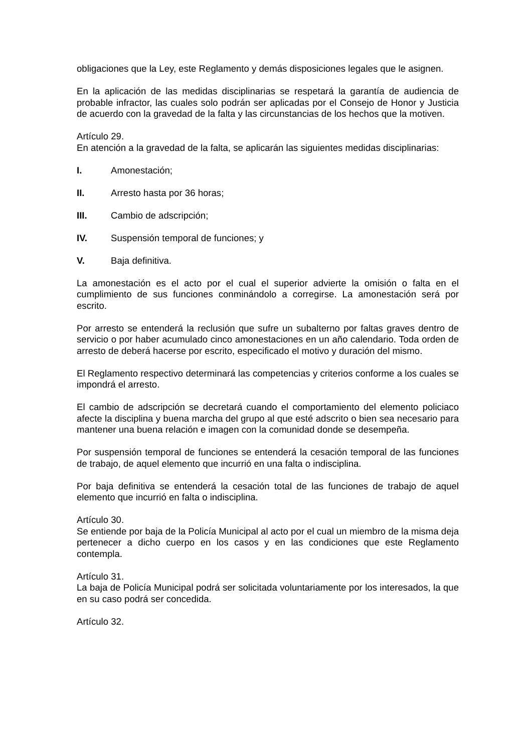obligaciones que la Ley, este Reglamento y demás disposiciones legales que le asignen.
En la aplicación de las medidas disciplinarias se respetará la garantía de audiencia de probable infractor, las cuales solo podrán ser aplicadas por el Consejo de Honor y Justicia de acuerdo con la gravedad de la falta y las circunstancias de los hechos que la motiven.
Artículo 29.
En atención a la gravedad de la falta, se aplicarán las siguientes medidas disciplinarias:
I. Amonestación;
II. Arresto hasta por 36 horas;
III. Cambio de adscripción;
IV. Suspensión temporal de funciones; y
V. Baja definitiva.
La amonestación es el acto por el cual el superior advierte la omisión o falta en el cumplimiento de sus funciones conminándolo a corregirse. La amonestación será por escrito.
Por arresto se entenderá la reclusión que sufre un subalterno por faltas graves dentro de servicio o por haber acumulado cinco amonestaciones en un año calendario. Toda orden de arresto de deberá hacerse por escrito, especificado el motivo y duración del mismo.
El Reglamento respectivo determinará las competencias y criterios conforme a los cuales se impondrá el arresto.
El cambio de adscripción se decretará cuando el comportamiento del elemento policiaco afecte la disciplina y buena marcha del grupo al que esté adscrito o bien sea necesario para mantener una buena relación e imagen con la comunidad donde se desempeña.
Por suspensión temporal de funciones se entenderá la cesación temporal de las funciones de trabajo, de aquel elemento que incurrió en una falta o indisciplina.
Por baja definitiva se entenderá la cesación total de las funciones de trabajo de aquel elemento que incurrió en falta o indisciplina.
Artículo 30.
Se entiende por baja de la Policía Municipal al acto por el cual un miembro de la misma deja pertenecer a dicho cuerpo en los casos y en las condiciones que este Reglamento contempla.
Artículo 31.
La baja de Policía Municipal podrá ser solicitada voluntariamente por los interesados, la que en su caso podrá ser concedida.
Artículo 32.